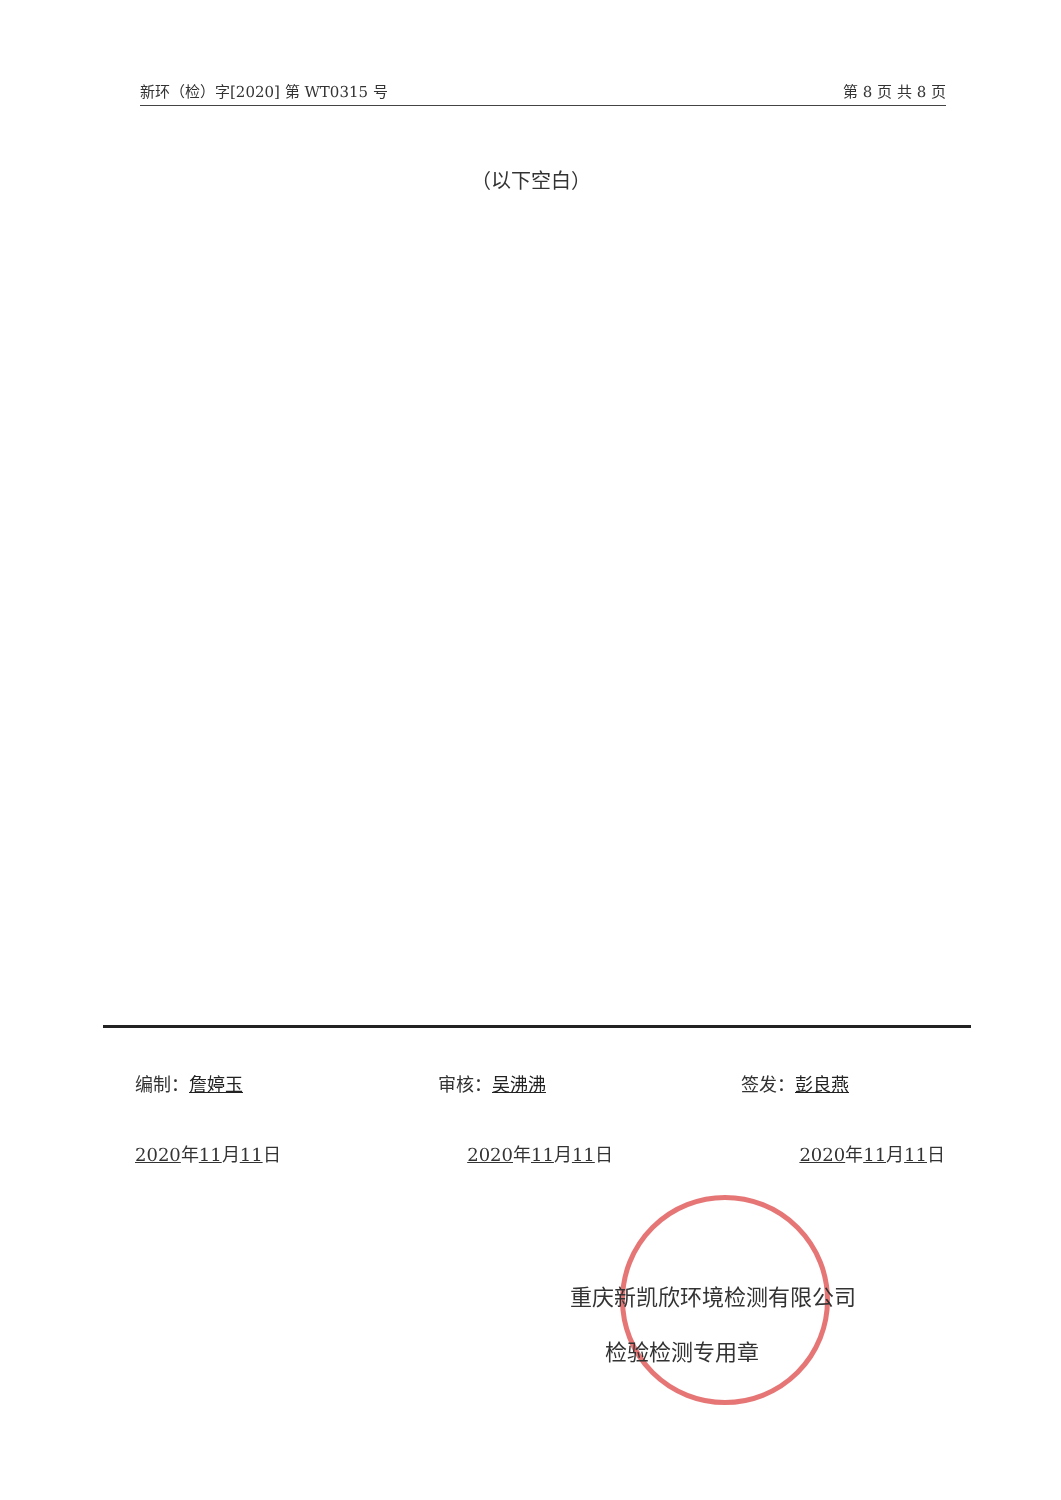新环（检）字[2020] 第 WT0315 号 第 8 页 共 8 页
（以下空白）
编制： 詹婷玉 审核： 吴沸沸 签发： 彭良燕
2020年11月11日 2020年11月11日 2020年11月11日
重庆新凯欣环境检测有限公司
检验检测专用章